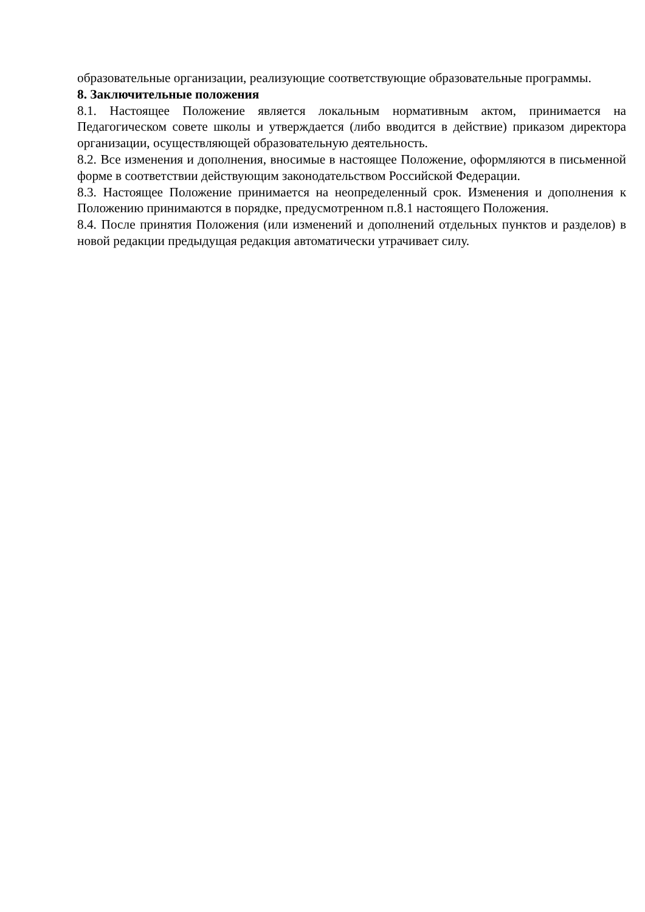образовательные организации, реализующие соответствующие образовательные программы.
8. Заключительные положения
8.1. Настоящее Положение является локальным нормативным актом, принимается на Педагогическом совете школы и утверждается (либо вводится в действие) приказом директора организации, осуществляющей образовательную деятельность.
8.2. Все изменения и дополнения, вносимые в настоящее Положение, оформляются в письменной форме в соответствии действующим законодательством Российской Федерации.
8.3. Настоящее Положение принимается на неопределенный срок. Изменения и дополнения к Положению принимаются в порядке, предусмотренном п.8.1 настоящего Положения.
8.4. После принятия Положения (или изменений и дополнений отдельных пунктов и разделов) в новой редакции предыдущая редакция автоматически утрачивает силу.